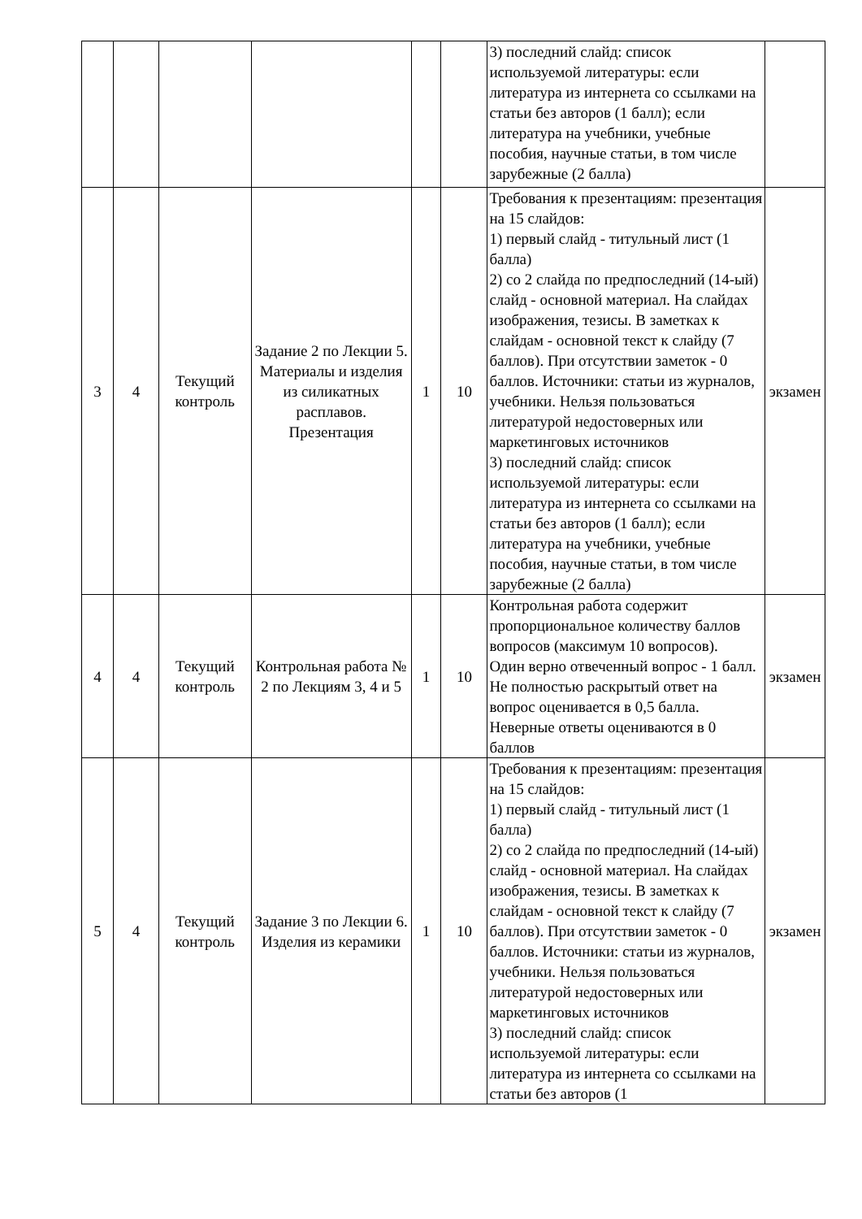| | | | | | | 3) последний слайд: список используемой литературы: если литература из интернета со ссылками на статьи без авторов (1 балл); если литература на учебники, учебные пособия, научные статьи, в том числе зарубежные (2 балла) | |
| 3 | 4 | Текущий контроль | Задание 2 по Лекции 5. Материалы и изделия из силикатных расплавов. Презентация | 1 | 10 | Требования к презентациям: презентация на 15 слайдов: 1) первый слайд - титульный лист (1 балла) 2) со 2 слайда по предпоследний (14-ый) слайд - основной материал. На слайдах изображения, тезисы. В заметках к слайдам - основной текст к слайду (7 баллов). При отсутствии заметок - 0 баллов. Источники: статьи из журналов, учебники. Нельзя пользоваться литературой недостоверных или маркетинговых источников 3) последний слайд: список используемой литературы: если литература из интернета со ссылками на статьи без авторов (1 балл); если литература на учебники, учебные пособия, научные статьи, в том числе зарубежные (2 балла) | экзамен |
| 4 | 4 | Текущий контроль | Контрольная работа № 2 по Лекциям 3, 4 и 5 | 1 | 10 | Контрольная работа содержит пропорциональное количеству баллов вопросов (максимум 10 вопросов). Один верно отвеченный вопрос - 1 балл. Не полностью раскрытый ответ на вопрос оценивается в 0,5 балла. Неверные ответы оцениваются в 0 баллов | экзамен |
| 5 | 4 | Текущий контроль | Задание 3 по Лекции 6. Изделия из керамики | 1 | 10 | Требования к презентациям: презентация на 15 слайдов: 1) первый слайд - титульный лист (1 балла) 2) со 2 слайда по предпоследний (14-ый) слайд - основной материал. На слайдах изображения, тезисы. В заметках к слайдам - основной текст к слайду (7 баллов). При отсутствии заметок - 0 баллов. Источники: статьи из журналов, учебники. Нельзя пользоваться литературой недостоверных или маркетинговых источников 3) последний слайд: список используемой литературы: если литература из интернета со ссылками на статьи без авторов (1 | экзамен |